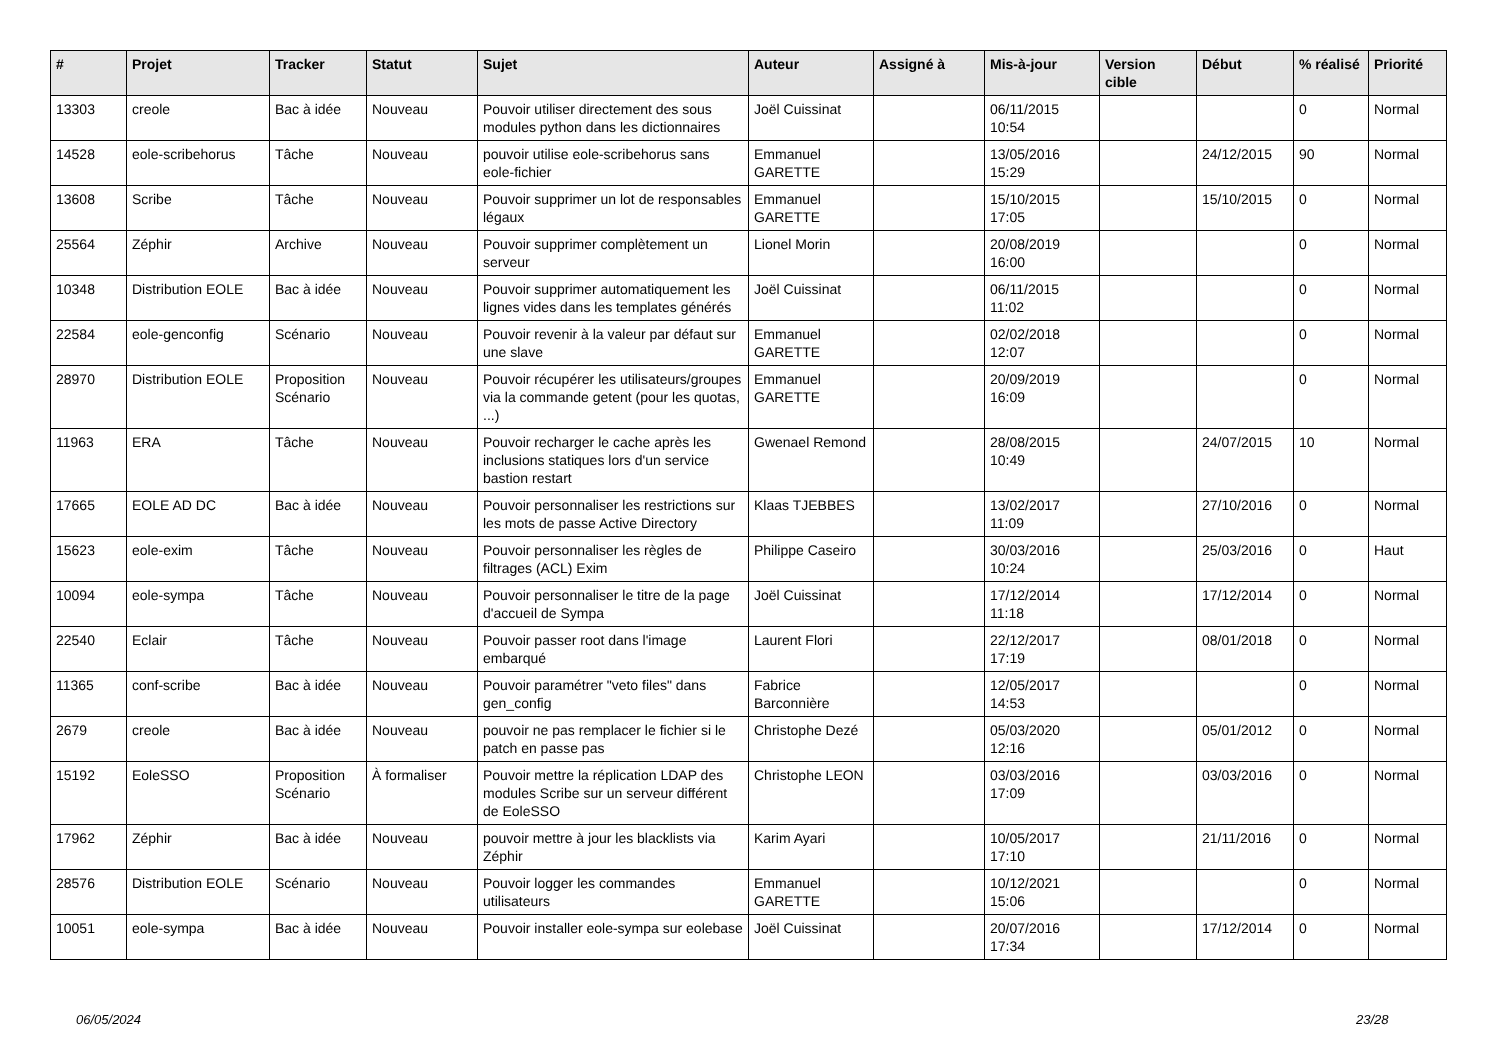| # | Projet | Tracker | Statut | Sujet | Auteur | Assigné à | Mis-à-jour | Version cible | Début | % réalisé | Priorité |
| --- | --- | --- | --- | --- | --- | --- | --- | --- | --- | --- | --- |
| 13303 | creole | Bac à idée | Nouveau | Pouvoir utiliser directement des sous modules python dans les dictionnaires | Joël Cuissinat | | 06/11/2015 10:54 | | | 0 | Normal |
| 14528 | eole-scribehorus | Tâche | Nouveau | pouvoir utilise eole-scribehorus sans eole-fichier | Emmanuel GARETTE | | 13/05/2016 15:29 | | 24/12/2015 | 90 | Normal |
| 13608 | Scribe | Tâche | Nouveau | Pouvoir supprimer un lot de responsables légaux | Emmanuel GARETTE | | 15/10/2015 17:05 | | 15/10/2015 | 0 | Normal |
| 25564 | Zéphir | Archive | Nouveau | Pouvoir supprimer complètement un serveur | Lionel Morin | | 20/08/2019 16:00 | | | 0 | Normal |
| 10348 | Distribution EOLE | Bac à idée | Nouveau | Pouvoir supprimer automatiquement les lignes vides dans les templates générés | Joël Cuissinat | | 06/11/2015 11:02 | | | 0 | Normal |
| 22584 | eole-genconfig | Scénario | Nouveau | Pouvoir revenir à la valeur par défaut sur une slave | Emmanuel GARETTE | | 02/02/2018 12:07 | | | 0 | Normal |
| 28970 | Distribution EOLE | Proposition Scénario | Nouveau | Pouvoir récupérer les utilisateurs/groupes via la commande getent (pour les quotas, ...) | Emmanuel GARETTE | | 20/09/2019 16:09 | | | 0 | Normal |
| 11963 | ERA | Tâche | Nouveau | Pouvoir recharger le cache après les inclusions statiques lors d'un service bastion restart | Gwenael Remond | | 28/08/2015 10:49 | | 24/07/2015 | 10 | Normal |
| 17665 | EOLE AD DC | Bac à idée | Nouveau | Pouvoir personnaliser les restrictions sur les mots de passe Active Directory | Klaas TJEBBES | | 13/02/2017 11:09 | | 27/10/2016 | 0 | Normal |
| 15623 | eole-exim | Tâche | Nouveau | Pouvoir personnaliser les règles de filtrages (ACL) Exim | Philippe Caseiro | | 30/03/2016 10:24 | | 25/03/2016 | 0 | Haut |
| 10094 | eole-sympa | Tâche | Nouveau | Pouvoir personnaliser le titre de la page d'accueil de Sympa | Joël Cuissinat | | 17/12/2014 11:18 | | 17/12/2014 | 0 | Normal |
| 22540 | Eclair | Tâche | Nouveau | Pouvoir passer root dans l'image embarqué | Laurent Flori | | 22/12/2017 17:19 | | 08/01/2018 | 0 | Normal |
| 11365 | conf-scribe | Bac à idée | Nouveau | Pouvoir paramétrer "veto files" dans gen_config | Fabrice Barconnière | | 12/05/2017 14:53 | | | 0 | Normal |
| 2679 | creole | Bac à idée | Nouveau | pouvoir ne pas remplacer le fichier si le patch en passe pas | Christophe Dezé | | 05/03/2020 12:16 | | 05/01/2012 | 0 | Normal |
| 15192 | EoleSSO | Proposition Scénario | À formaliser | Pouvoir mettre la réplication LDAP des modules Scribe sur un serveur différent de EoleSSO | Christophe LEON | | 03/03/2016 17:09 | | 03/03/2016 | 0 | Normal |
| 17962 | Zéphir | Bac à idée | Nouveau | pouvoir mettre à jour les blacklists via Zéphir | Karim Ayari | | 10/05/2017 17:10 | | 21/11/2016 | 0 | Normal |
| 28576 | Distribution EOLE | Scénario | Nouveau | Pouvoir logger les commandes utilisateurs | Emmanuel GARETTE | | 10/12/2021 15:06 | | | 0 | Normal |
| 10051 | eole-sympa | Bac à idée | Nouveau | Pouvoir installer eole-sympa sur eolebase | Joël Cuissinat | | 20/07/2016 17:34 | | 17/12/2014 | 0 | Normal |
06/05/2024 23/28